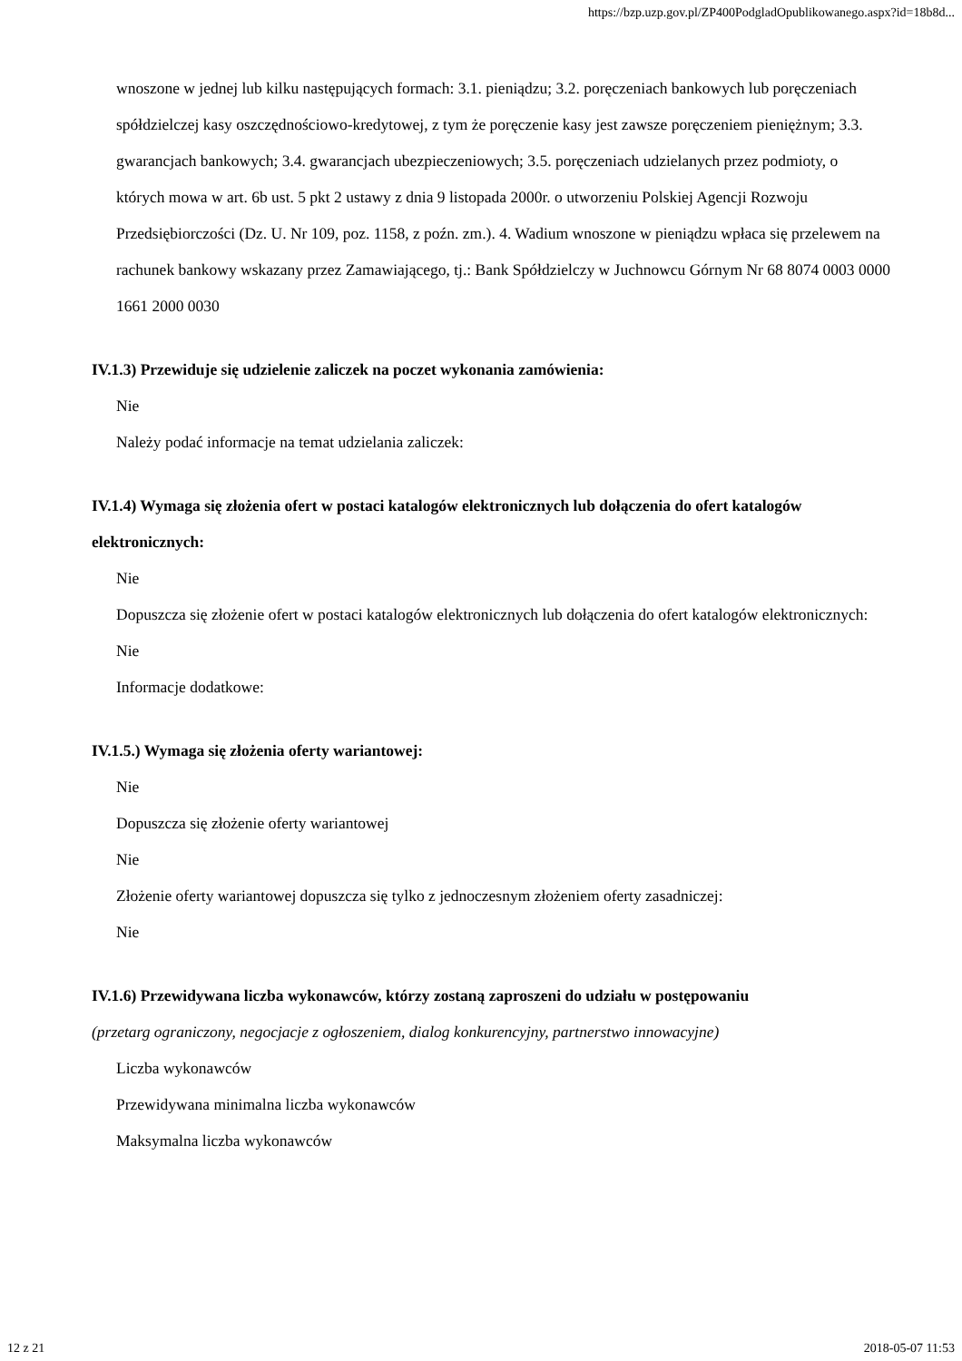https://bzp.uzp.gov.pl/ZP400PodgladOpublikowanego.aspx?id=18b8d...
wnoszone w jednej lub kilku następujących formach: 3.1. pieniądzu; 3.2. poręczeniach bankowych lub poręczeniach spółdzielczej kasy oszczędnościowo-kredytowej, z tym że poręczenie kasy jest zawsze poręczeniem pieniężnym; 3.3. gwarancjach bankowych; 3.4. gwarancjach ubezpieczeniowych; 3.5. poręczeniach udzielanych przez podmioty, o których mowa w art. 6b ust. 5 pkt 2 ustawy z dnia 9 listopada 2000r. o utworzeniu Polskiej Agencji Rozwoju Przedsiębiorczości (Dz. U. Nr 109, poz. 1158, z poźn. zm.). 4. Wadium wnoszone w pieniądzu wpłaca się przelewem na rachunek bankowy wskazany przez Zamawiającego, tj.: Bank Spółdzielczy w Juchnowcu Górnym Nr 68 8074 0003 0000 1661 2000 0030
IV.1.3) Przewiduje się udzielenie zaliczek na poczet wykonania zamówienia:
Nie
Należy podać informacje na temat udzielania zaliczek:
IV.1.4) Wymaga się złożenia ofert w postaci katalogów elektronicznych lub dołączenia do ofert katalogów elektronicznych:
Nie
Dopuszcza się złożenie ofert w postaci katalogów elektronicznych lub dołączenia do ofert katalogów elektronicznych:
Nie
Informacje dodatkowe:
IV.1.5.) Wymaga się złożenia oferty wariantowej:
Nie
Dopuszcza się złożenie oferty wariantowej
Nie
Złożenie oferty wariantowej dopuszcza się tylko z jednoczesnym złożeniem oferty zasadniczej:
Nie
IV.1.6) Przewidywana liczba wykonawców, którzy zostaną zaproszeni do udziału w postępowaniu
(przetarg ograniczony, negocjacje z ogłoszeniem, dialog konkurencyjny, partnerstwo innowacyjne)
Liczba wykonawców
Przewidywana minimalna liczba wykonawców
Maksymalna liczba wykonawców
12 z 21 2018-05-07 11:53